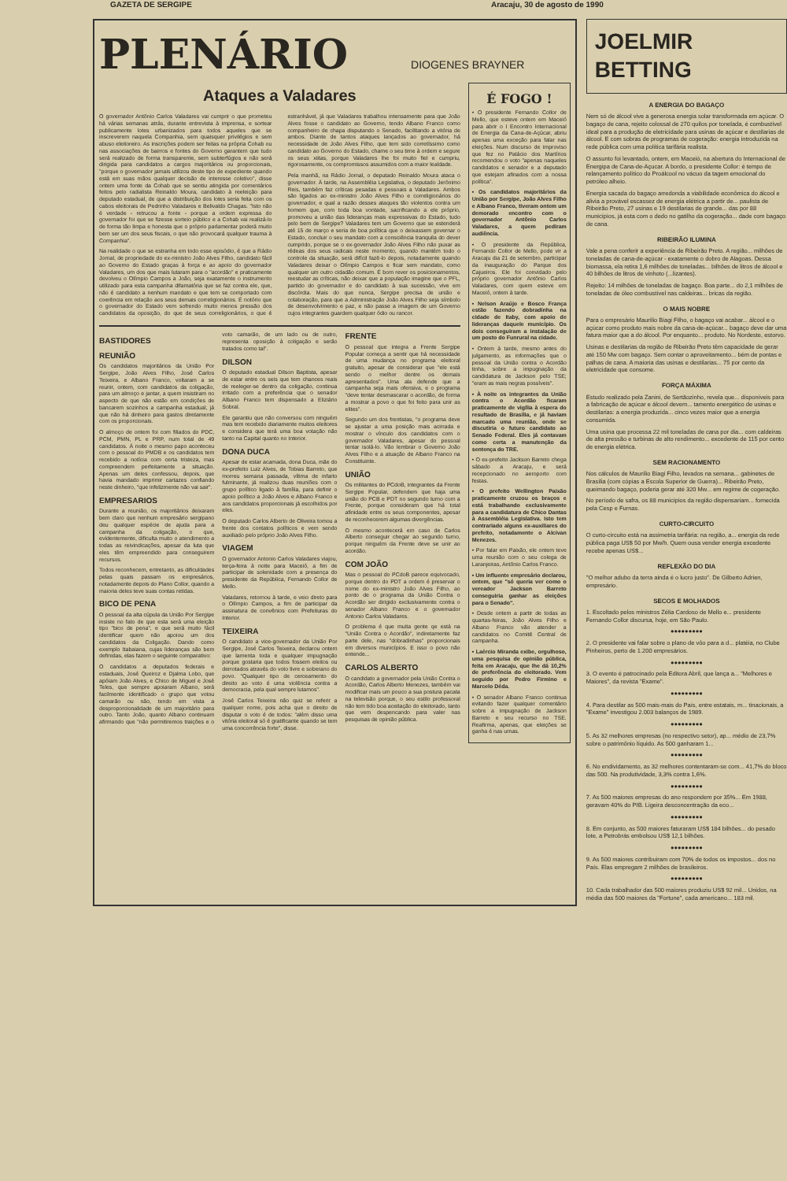GAZETA DE SERGIPE Aracaju, 30 de agosto de 1990
PLENÁRIO
DIOGENES BRAYNER
Ataques a Valadares
O governador Antônio Carlos Valadares vai cumprir o que prometeu há várias semanas atrás, durante entrevista à imprensa, e sortear publicamente lotes urbanizados para todos aqueles que se inscreverem naquela Companhia, sem quaisquer privilégios e sem abuso eleitoreiro. As inscrições podem ser feitas na própria Cohab ou nas associações de bairros e fontes do Governo garantem que tudo será realizado de forma transparente, sem subterfúgios e não será dirigida para candidatos a cargos majoritários ou proporcionais, "porque o governador jamais utilizou deste tipo de expediente quando está em suas mãos qualquer decisão de interesse coletivo", disse ontem uma fonte da Cohab que se sentiu atingida por comentários feitos pelo radialista Reinaldo Moura, candidato à reeleição para deputado estadual, de que a distribuição dos lotes seria feita com os cabos eleitorais de Pedrinho Valadares e Belivaldo Chagas. "Isto não é verdade - retrucou a fonte - porque a ordem expressa do governador foi que se fizesse sorteio público e a Cohab vai realizá-lo de forma tão limpa e honesta que o próprio parlamentar poderá muito bem ser um dos seus fiscais, o que não provocará qualquer trauma à Companhia".
Na realidade o que se estranha em todo esse episódio, é que a Rádio Jornal, de propriedade do ex-ministro João Alves Filho, candidato fácil ao Governo do Estado graças à força e ao apoio do governador Valadares, um dos que mais lutaram para o "acordão" e praticamente devolveu o Olímpio Campos a João, seja exatamente o instrumento utilizado para esta campanha difamatória que se faz contra ele, que, não é candidato a nenhum mandato e que tem se comportado com coerência em relação aos seus demais correligionários. É notório que o governador do Estado vem sofrendo muito menos pressão dos candidatos da oposição, do que de seus correligionários, o que é estranhável, já que Valadares trabalhou intensamente para que João Alves fosse o candidato ao Governo, tendo Albano Franco como companheiro de chapa disputando o Senado, facilitando a vitória de ambos. Diante de tantos ataques lançados ao governador, há necessidade de João Alves Filho, que tem sido corretíssimo como candidato ao Governo do Estado, chame o seu time à ordem e segure os seus xiitas, porque Valadares lhe foi muito fiel e cumpriu, rigorosamente, os compromissos assumidos com a maior lealdade.
Pela manhã, na Rádio Jornal, o deputado Reinaldo Moura ataca o governador. À tarde, na Assembléia Legislativa, o deputado Jerônimo Reis, também faz críticas pesadas e pessoais a Valadares. Ambos são ligados ao ex-ministro João Alves Filho e correligionários do governador, e qual a razão desses ataques tão violentos contra um homem que, com toda boa vontade, sacrificando a ele próprio, promoveu a união das lideranças mais expressivas do Estado, tudo pelo bem de Sergipe? Valadares tem um Governo que se estenderá até 15 de março e seria de boa política que o deixassem governar o Estado, concluir o seu mandato com a consciência tranquila do dever cumprido, porque se o ex-governador João Alves Filho não puxar as rédeas dos seus radicais neste momento, quando mantém todo o controle da situação, será difícil fazê-lo depois, notadamente quando Valadares deixar o Olímpio Campos e ficar sem mandato, como qualquer um outro cidadão comum. É bom rever os posicionamentos, reestudar as críticas, não deixar que a população imagine que o PFL, partido do governador e do candidato à sua sucessão, vive em discórdia. Mais do que nunca, Sergipe precisa de união e colaboração, para que a Administração João Alves Filho seja símbolo de desenvolvimento e paz, e não passe a imagem de um Governo cujos integrantes guardem qualquer ódio ou rancor.
BASTIDORES
REUNIÃO
Os candidatos majoritários da União Por Sergipe, João Alves Filho, José Carlos Teixeira, e Albano Franco, voltaram a se reunir, ontem, com candidatos da coligação, para um almoço e jantar, a quem insistiram no aspecto de que não estão em condições de bancarem sozinhos a campanha estadual, já que não há dinheiro para gastos diretamente com os proporcionais.
O almoço de ontem foi com filiados do PDC, PCM, PMN, PL e PRP, num total de 49 candidatos. À noite o mesmo papo aconteceu com o pessoal do PMDB e os candidatos tem recebido a notícia com certa tristeza, mas compreendem perfeitamente a situação. Apenas um deles confessou, depois, que havia mandado imprimir cartazes confiando neste dinheiro, "que infelizmente não vai sair".
EMPRESARIOS
Durante a reunião, os majoritários deixaram bem claro que nenhum empresário sergipano deu qualquer espécie de ajuda para a campanha da coligação, o que, evidentemente, dificulta muito o atendimento a todas as reivindicações, apesar da luta que eles têm empreendido para conseguirem recursos.
Todos reconhecem, entretanto, as dificuldades pelas quais passam os empresários, notadamente depois do Plano Collor, quando a maioria deles teve suas contas retidas.
BICO DE PENA
O pessoal da alta cúpula da União Por Sergipe insiste no fato de que esta será uma eleição tipo "bico de pena", e que será muito fácil identificar quem não apoiou um dos candidatos da Coligação. Dando como exemplo Itabaiana, cujas lideranças são bem definidas, elas fazem o seguinte comparativo:
O candidatos a deputados federais e estaduais, José Queiroz e Djalma Lobo, que apóiam João Alves, e Chico de Miguel e José Teles, que sempre apoiaram Albano, será facilmente identificado o grupo que votou camarão ou não, tendo em vista a desproporcionalidade de um majoritário para outro. Tanto João, quanto Albano continuam afirmando que "não permitiremos traições e o voto camarão, de um lado ou de outro, representa oposição à coligação e serão tratados como tal".
DILSON
O deputado estadual Dilson Baptista, apesar de estar entre os seis que tem chances reais de reeleger-se dentro da coligação, continua irritado com a preferência que o senador Albano Franco tem dispensado a Eliziário Sobral.
Ele garantiu que não conversou com ninguém mas tem recebido diariamente muitos eleitores e considera que terá uma boa votação não tanto na Capital quanto no Interior.
DONA DUCA
Apesar de estar acamada, dona Duca, mãe do ex-prefeito Luiz Alves, de Tobias Barreto, que morreu semana passada, vítima de infarto fulminante, já realizou duas reuniões com o grupo político ligado à família, para definir o apoio político a João Alves e Albano Franco e aos candidatos proporcionais já escolhidos por eles.
O deputado Carlos Alberto de Oliveira tomou a frente dos contatos políticos e vem sendo auxiliado pelo próprio João Alves Filho.
VIAGEM
O governador Antonio Carlos Valadares viajou, terça-feira à noite para Maceió, a fim de participar de solenidade com a presença do presidente da República, Fernando Collor de Mello.
Valadares, retornou à tarde, e veio direto para o Olímpio Campos, a fim de participar da assinatura de convênios com Prefeituras do Interior.
TEIXEIRA
O candidato a vice-governador da União Por Sergipe, José Carlos Teixeira, declarou ontem que lamenta toda e qualquer impugnação porque gostaria que todos fossem eleitos ou derrotados através do voto livre e soberano do povo. "Qualquer tipo de cerceamento do direito ao voto é uma violência contra a democracia, pela qual sempre lutamos".
José Carlos Teixeira não quiz se referir a qualquer nome, pois acha que o direito de disputar o voto é de todos: "além disso uma vitória eleitoral só é gratificante quando se tem uma concorrência forte", disse.
FRENTE
O pessoal que integra a Frente Sergipe Popular começa a sentir que há necessidade de uma mudança no programa eleitoral gratuito, apesar de considerar que "ele está sendo o melhor dentre os demais apresentados". Uma ala defende que a campanha seja mais ofensiva, e o programa "deve tentar desmascarar o acordão, de forma a mostrar a povo o que foi feito para unir as elites".
Segundo um dos frentistas, "o programa deve se ajustar a uma posição mais acirrada e mostrar o vínculo dos candidatos com o governador Valadares, apesar do pessoal tentar isolá-lo. Vão lembrar o Governo João Alves Filho e a atuação de Albano Franco na Constituinte.
UNIÃO
Os militantes do PCdoB, integrantes da Frente Sergipe Popular, defendem que haja uma união do PCB e PDT no segundo turno com a Frente, porque consideram que há total afinidade entre os seus componentes, apesar de reconhecerem algumas divergências.
O mesmo acontecerá em caso de Carlos Alberto conseguir chegar ao segundo turno, porque ninguém da Frente deve se unir ao acordão.
COM JOÃO
Mas o pessoal do PCdoB parece equivocado, porque dentro do PDT a ordem é preservar o nome do ex-ministro João Alves Filho, ao ponto de o programa da União Contra o Acordão ser dirigido exclusivamente contra o senador Albano Franco e o governador Antonio Carlos Valadares.
O problema é que muita gente qe está na "União Contra o Acordão", indiretamente faz parte dele, nas "dobradinhas" proporcionais em diversos municípios. E isso o povo não entende...
CARLOS ALBERTO
O candidato a governador pela União Contra o Acordão, Carlos Alberto Menezes, também vai modificar mais um pouco a sua postura pacata na televisão porque, o seu estilo professoral não tem tido boa aceitação do eleitorado, tanto que vem despencando para valer nas pesquisas de opinião pública.
É FOGO !
• O presidente Fernando Collor de Mello, que esteve ontem em Maceió para abrir o I Encontro Internacional de Energia da Cana-de-Açúcar, abriu apenas uma exceção para falar nas eleições. Num discurso de improviso que fez no Palácio dos Martírios recomendou o voto "apenas naqueles candidatos e senador e a deputado que estejam afinados com a nossa política".
• Os candidatos majoritários da União por Sergipe, João Alves Filho e Albano Franco, tiveram ontem um demorado encontro com o governador Antônio Carlos Valadares, a quem pediram audiência.
• O presidente da República, Fernando Collor de Mello, pode vir a Aracaju dia 21 de setembro, participar da inauguração do Parque dos Cajueiros. Ele foi convidado pelo próprio governador Antônio Carlos Valadares, com quem esteve em Maceió, ontem à tarde.
• Nelson Araújo e Bosco França estão fazendo dobradinha na cidade de Itaby, com apoio de lideranças daquele município. Os dois conseguiram a instalação de um posto do Funrural na cidade.
• Ontem à tarde, mesmo antes do julgamento, as informações que o pessoal da União contra o Acordão tinha, sobre a impugnação da candidatura de Jackson pelo TSE; "eram as mais negras possíveis".
• À noite os integrantes da União contra o Acordão ficaram praticamente de vigília à espera do resultado de Brasília, e já haviam marcado uma reunião, onde se discutiria o futuro candidato ao Senado Federal. Eles já contavam como certa a manutenção da sentença do TRE.
• O ex-prefeito Jackson Barreto chega sábado a Aracaju, e será recepcionado no aeroporto com festas.
• O prefeito Wellington Paixão praticamente cruzou os braços e está trabalhando exclusivamente para a candidatura de Chico Dantas à Assembléia Legislativa. Isto tem contrariado alguns ex-auxiliares do prefeito, notadamente o Alcivan Menezes.
• Por falar em Paixão, ele ontem teve uma reunião com o seu colega de Laranjeiras, Antônio Carlos Franco.
• Um influente empresário declarou, ontem, que "só queria ver como o vereador Jackson Barreto conseguiria ganhar as eleições para o Senado".
• Desde ontem a partir de todas as quartas-feiras, João Alves Filho e Albano Franco vão atender a candidatos no Comitê Central de campanha.
• Laércio Miranda exibe, orgulhoso, uma pesquisa de opinião pública, feita em Aracaju, que lhe dá 10,2% de preferência do eleitorado. Vem seguido por Pedro Firmino e Marcelo Déda.
• O senador Albano Franco continua evitando fazer qualquer comentário sobre a impugnação de Jackson Barreto e seu recurso no TSE. Reafirma, apenas, que eleições se ganha é nas urnas.
JOELMIR BETTING
A ENERGIA DO BAGAÇO
Nem só de álcool vive a generosa energia solar transformada em açúcar. O bagaço de cana, rejeito colossal de 270 quilos por tonelada, é combustível ideal para a produção de eletricidade para usinas de açúcar e destilarias de álcool. E com sobras de programas de cogeração: energia introduzida na rede pública com uma política tarifária realista.
O assunto foi levantado, ontem, em Maceió, na abertura do Internacional de Energipa de Cana-de-Açucar. A bordo, o presidente Collor: é tempo de relançamento político do Proálcool no vácuo da tagem emocional do petróleo alheio.
Energia sacada do bagaço arredonda a viabilidade econômica do álcool e alivia a provável escassez de energia elétrica a partir de... paulista de Ribeirão Preto, 27 usinas e 19 destilarias de grande... das por 88 municípios, já esta com o dedo no gatilho da cogeração... dade com bagaço de cana.
RIBEIRÃO ILUMINA
Vale a pena conferir a experiência de Ribeirão Preto. A região... milhões de toneladas de cana-de-açúcar - exatamente o dobro de Alagoas. Dessa biomassa, ela retira 1,6 milhões de toneladas... bilhões de litros de álcool e 40 bilhões de litros de vinhoto (...lizantes).
Rejeito: 14 milhões de toneladas de bagaço. Boa parte... do 2,1 milhões de toneladas de óleo combustível nas caldeiras... bricas da região.
O MAIS NOBRE
Para o empresário Maurílio Biagi Filho, o bagaço vai acabar... álcool e o açúcar como produto mais nobre da cana-de-açúcar... bagaço deve dar uma fatura maior que a do álcool. Por enquanto... produto. No Nordeste, estorvo.
Usinas e destilarias da região de Ribeirão Preto têm capacidade de gerar até 150 Mw com bagaço. Sem contar o aproveitamento... bém de pontas e palhas de cana. A maioria das usinas e destilarias... 75 por cento da eletricidade que consome.
FORÇA MÁXIMA
Estudo realizado pela Zanini, de Sertãozinho, revela que... disponíveis para a fabricação de açúcar e álcool devem... tamento energético de usinas e destilarias: a energia produzida... cinco vezes maior que a energia consumida.
Uma usina que processa 22 mil toneladas de cana por dia... com caldeiras de alta pressão e turbinas de alto rendimento... excedente de 115 por cento de energia elétrica.
SEM RACIONAMENTO
Nos cálculos de Maurílio Biagi Filho, levados na semana... gabinetes de Brasília (com cópias a Escola Superior de Guerra)... Ribeirão Preto, queimando bagaço, poderia gerar até 320 Mw... em regime de cogeração.
No período de safra, os 88 municípios da região dispensariam... fornecida pela Cesp e Furnas.
CURTO-CIRCUITO
O curto-circuito está na assimetria tarifária: na região, a... energia da rede pública paga US$ 50 por Mw/h. Quem ousa vender energia excedente recebe apenas US$...
REFLEXÃO DO DIA
"O melhor adubo da terra ainda é o lucro justo". De Gilberto Adrien, empresário.
SECOS E MOLHADOS
1. Escoltado pelos ministros Zélia Cardoso de Mello e... presidente Fernando Collor discursa, hoje, em São Paulo.
●●●●●●●●●
2. O presidente vai falar sobre o plano de vôo para a d... platéia, no Clube Pinheiros, perto de 1.200 empresários.
●●●●●●●●●
3. O evento é patrocinado pela Editora Abril, que lança a... "Melhores e Maiores", da revista "Exame".
●●●●●●●●●
4. Para destilar as 500 mais-mais do País, entre estatais, m... tinacionais, a "Exame" investigou 2.003 balanços de 1989.
●●●●●●●●●
5. As 32 melhores empresas (no respectivo setor), ap... médio de 23,7% sobre o patrimônio líquido. As 500 ganharam 1...
●●●●●●●●●
6. No endividamento, as 32 melhores contentaram-se com... 41,7% do bloco das 500. Na produtividade, 3,3% contra 1,6%.
●●●●●●●●●
7. As 500 maiores empresas do ano respondem por 35%... Em 1988, geravam 40% do PIB. Ligeira desconcentração da eco...
●●●●●●●●●
8. Em conjunto, as 500 maiores faturaram US$ 184 bilhões... do pesado lote, a Petrobrás embolsou US$ 12,1 bilhões.
●●●●●●●●●
9. As 500 maiores contribuiram com 70% de todos os impostos... dos no País. Elas empregam 2 milhões de brasileiros.
●●●●●●●●●
10. Cada trabalhador das 500 maiores produziu US$ 92 mil... Unidos, na média das 500 maiores da "Fortune", cada americano... 183 mil.